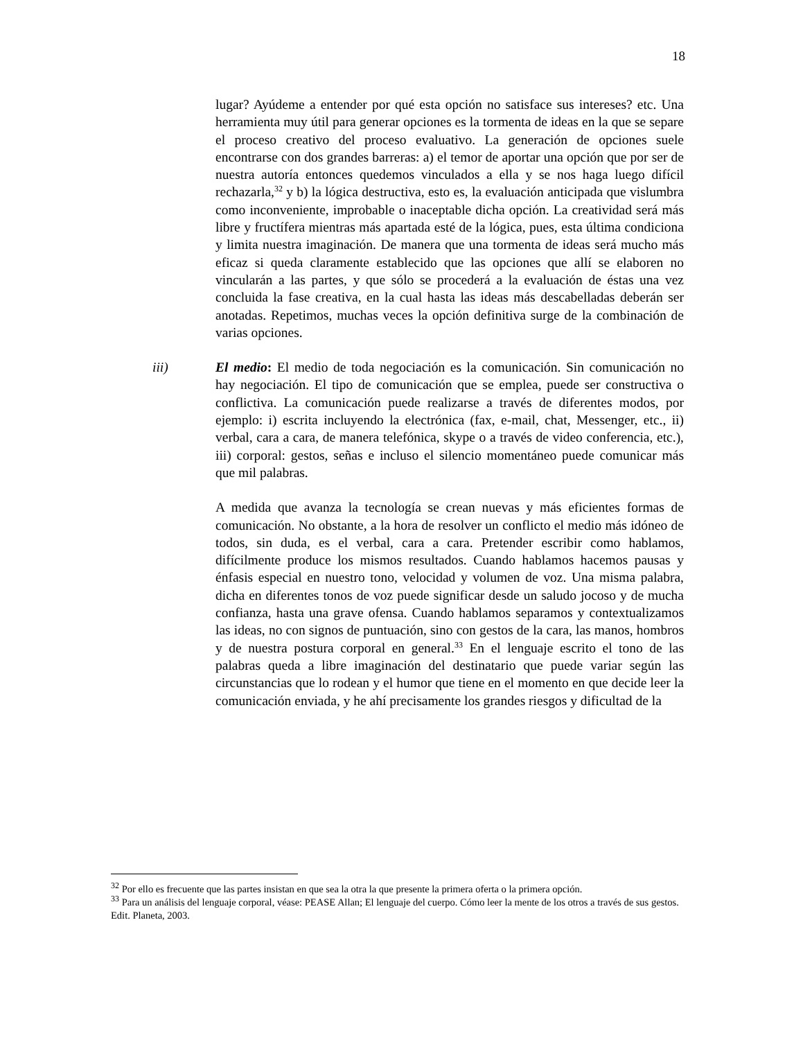18
lugar? Ayúdeme a entender por qué esta opción no satisface sus intereses? etc. Una herramienta muy útil para generar opciones es la tormenta de ideas en la que se separe el proceso creativo del proceso evaluativo. La generación de opciones suele encontrarse con dos grandes barreras: a) el temor de aportar una opción que por ser de nuestra autoría entonces quedemos vinculados a ella y se nos haga luego difícil rechazarla,<sup>32</sup> y b) la lógica destructiva, esto es, la evaluación anticipada que vislumbra como inconveniente, improbable o inaceptable dicha opción. La creatividad será más libre y fructífera mientras más apartada esté de la lógica, pues, esta última condiciona y limita nuestra imaginación. De manera que una tormenta de ideas será mucho más eficaz si queda claramente establecido que las opciones que allí se elaboren no vincularán a las partes, y que sólo se procederá a la evaluación de éstas una vez concluida la fase creativa, en la cual hasta las ideas más descabelladas deberán ser anotadas. Repetimos, muchas veces la opción definitiva surge de la combinación de varias opciones.
iii) El medio: El medio de toda negociación es la comunicación. Sin comunicación no hay negociación. El tipo de comunicación que se emplea, puede ser constructiva o conflictiva. La comunicación puede realizarse a través de diferentes modos, por ejemplo: i) escrita incluyendo la electrónica (fax, e-mail, chat, Messenger, etc., ii) verbal, cara a cara, de manera telefónica, skype o a través de video conferencia, etc.), iii) corporal: gestos, señas e incluso el silencio momentáneo puede comunicar más que mil palabras.
A medida que avanza la tecnología se crean nuevas y más eficientes formas de comunicación. No obstante, a la hora de resolver un conflicto el medio más idóneo de todos, sin duda, es el verbal, cara a cara. Pretender escribir como hablamos, difícilmente produce los mismos resultados. Cuando hablamos hacemos pausas y énfasis especial en nuestro tono, velocidad y volumen de voz. Una misma palabra, dicha en diferentes tonos de voz puede significar desde un saludo jocoso y de mucha confianza, hasta una grave ofensa. Cuando hablamos separamos y contextualizamos las ideas, no con signos de puntuación, sino con gestos de la cara, las manos, hombros y de nuestra postura corporal en general.<sup>33</sup> En el lenguaje escrito el tono de las palabras queda a libre imaginación del destinatario que puede variar según las circunstancias que lo rodean y el humor que tiene en el momento en que decide leer la comunicación enviada, y he ahí precisamente los grandes riesgos y dificultad de la
<sup>32</sup> Por ello es frecuente que las partes insistan en que sea la otra la que presente la primera oferta o la primera opción.
<sup>33</sup> Para un análisis del lenguaje corporal, véase: PEASE Allan; El lenguaje del cuerpo. Cómo leer la mente de los otros a través de sus gestos. Edit. Planeta, 2003.